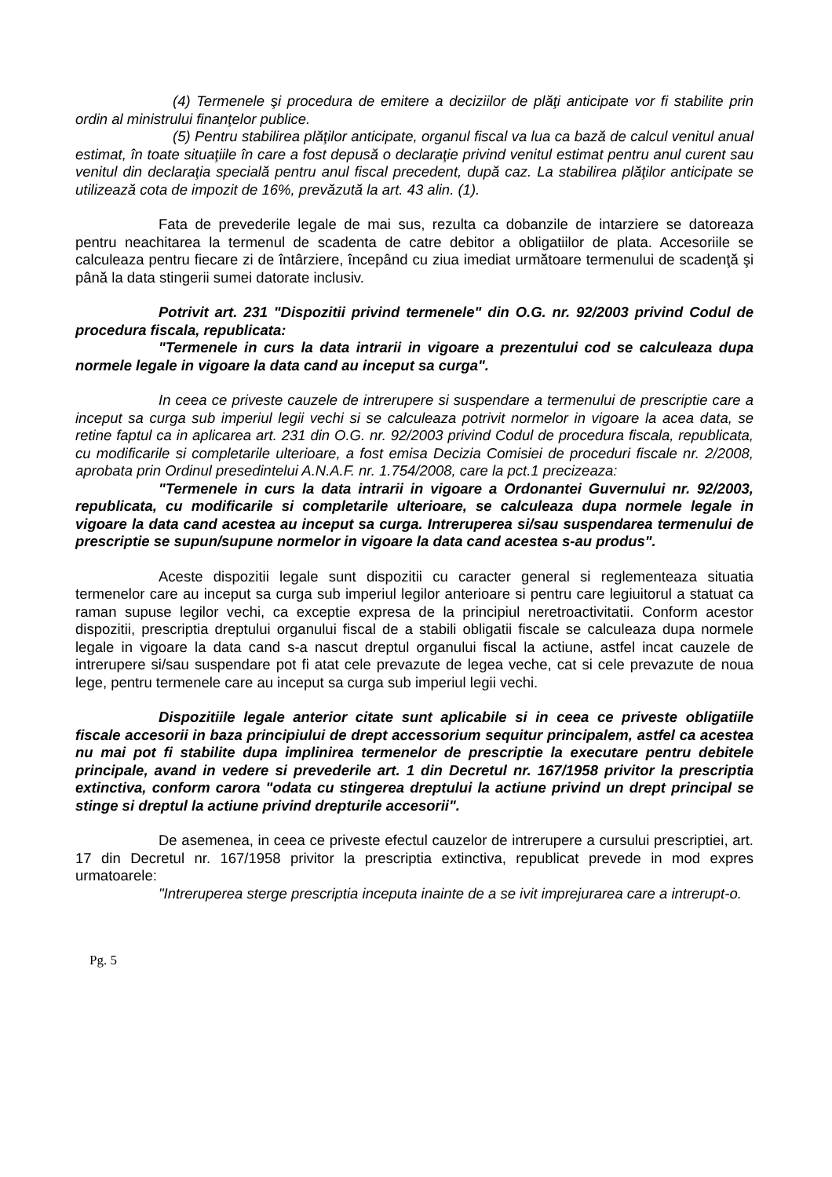(4) Termenele şi procedura de emitere a deciziilor de plăţi anticipate vor fi stabilite prin ordin al ministrului finanţelor publice.
(5) Pentru stabilirea plăţilor anticipate, organul fiscal va lua ca bază de calcul venitul anual estimat, în toate situaţiile în care a fost depusă o declaraţie privind venitul estimat pentru anul curent sau venitul din declaraţia specială pentru anul fiscal precedent, după caz. La stabilirea plăţilor anticipate se utilizează cota de impozit de 16%, prevăzută la art. 43 alin. (1).
Fata de prevederile legale de mai sus, rezulta ca dobanzile de intarziere se datoreaza pentru neachitarea la termenul de scadenta de catre debitor a obligatiilor de plata. Accesoriile se calculeaza pentru fiecare zi de întârziere, începând cu ziua imediat următoare termenului de scadenţă şi până la data stingerii sumei datorate inclusiv.
Potrivit art. 231 "Dispozitii privind termenele" din O.G. nr. 92/2003 privind Codul de procedura fiscala, republicata:
"Termenele in curs la data intrarii in vigoare a prezentului cod se calculeaza dupa normele legale in vigoare la data cand au inceput sa curga".
In ceea ce priveste cauzele de intrerupere si suspendare a termenului de prescriptie care a inceput sa curga sub imperiul legii vechi si se calculeaza potrivit normelor in vigoare la acea data, se retine faptul ca in aplicarea art. 231 din O.G. nr. 92/2003 privind Codul de procedura fiscala, republicata, cu modificarile si completarile ulterioare, a fost emisa Decizia Comisiei de proceduri fiscale nr. 2/2008, aprobata prin Ordinul presedintelui A.N.A.F. nr. 1.754/2008, care la pct.1 precizeaza:
"Termenele in curs la data intrarii in vigoare a Ordonantei Guvernului nr. 92/2003, republicata, cu modificarile si completarile ulterioare, se calculeaza dupa normele legale in vigoare la data cand acestea au inceput sa curga. Intreruperea si/sau suspendarea termenului de prescriptie se supun/supune normelor in vigoare la data cand acestea s-au produs".
Aceste dispozitii legale sunt dispozitii cu caracter general si reglementeaza situatia termenelor care au inceput sa curga sub imperiul legilor anterioare si pentru care legiuitorul a statuat ca raman supuse legilor vechi, ca exceptie expresa de la principiul neretroactivitatii. Conform acestor dispozitii, prescriptia dreptului organului fiscal de a stabili obligatii fiscale se calculeaza dupa normele legale in vigoare la data cand s-a nascut dreptul organului fiscal la actiune, astfel incat cauzele de intrerupere si/sau suspendare pot fi atat cele prevazute de legea veche, cat si cele prevazute de noua lege, pentru termenele care au inceput sa curga sub imperiul legii vechi.
Dispozitiile legale anterior citate sunt aplicabile si in ceea ce priveste obligatiile fiscale accesorii in baza principiului de drept accessorium sequitur principalem, astfel ca acestea nu mai pot fi stabilite dupa implinirea termenelor de prescriptie la executare pentru debitele principale, avand in vedere si prevederile art. 1 din Decretul nr. 167/1958 privitor la prescriptia extinctiva, conform carora "odata cu stingerea dreptului la actiune privind un drept principal se stinge si dreptul la actiune privind drepturile accesorii".
De asemenea, in ceea ce priveste efectul cauzelor de intrerupere a cursului prescriptiei, art. 17 din Decretul nr. 167/1958 privitor la prescriptia extinctiva, republicat prevede in mod expres urmatoarele:
"Intreruperea sterge prescriptia inceputa inainte de a se ivit imprejurarea care a intrerupt-o.
Pg. 5